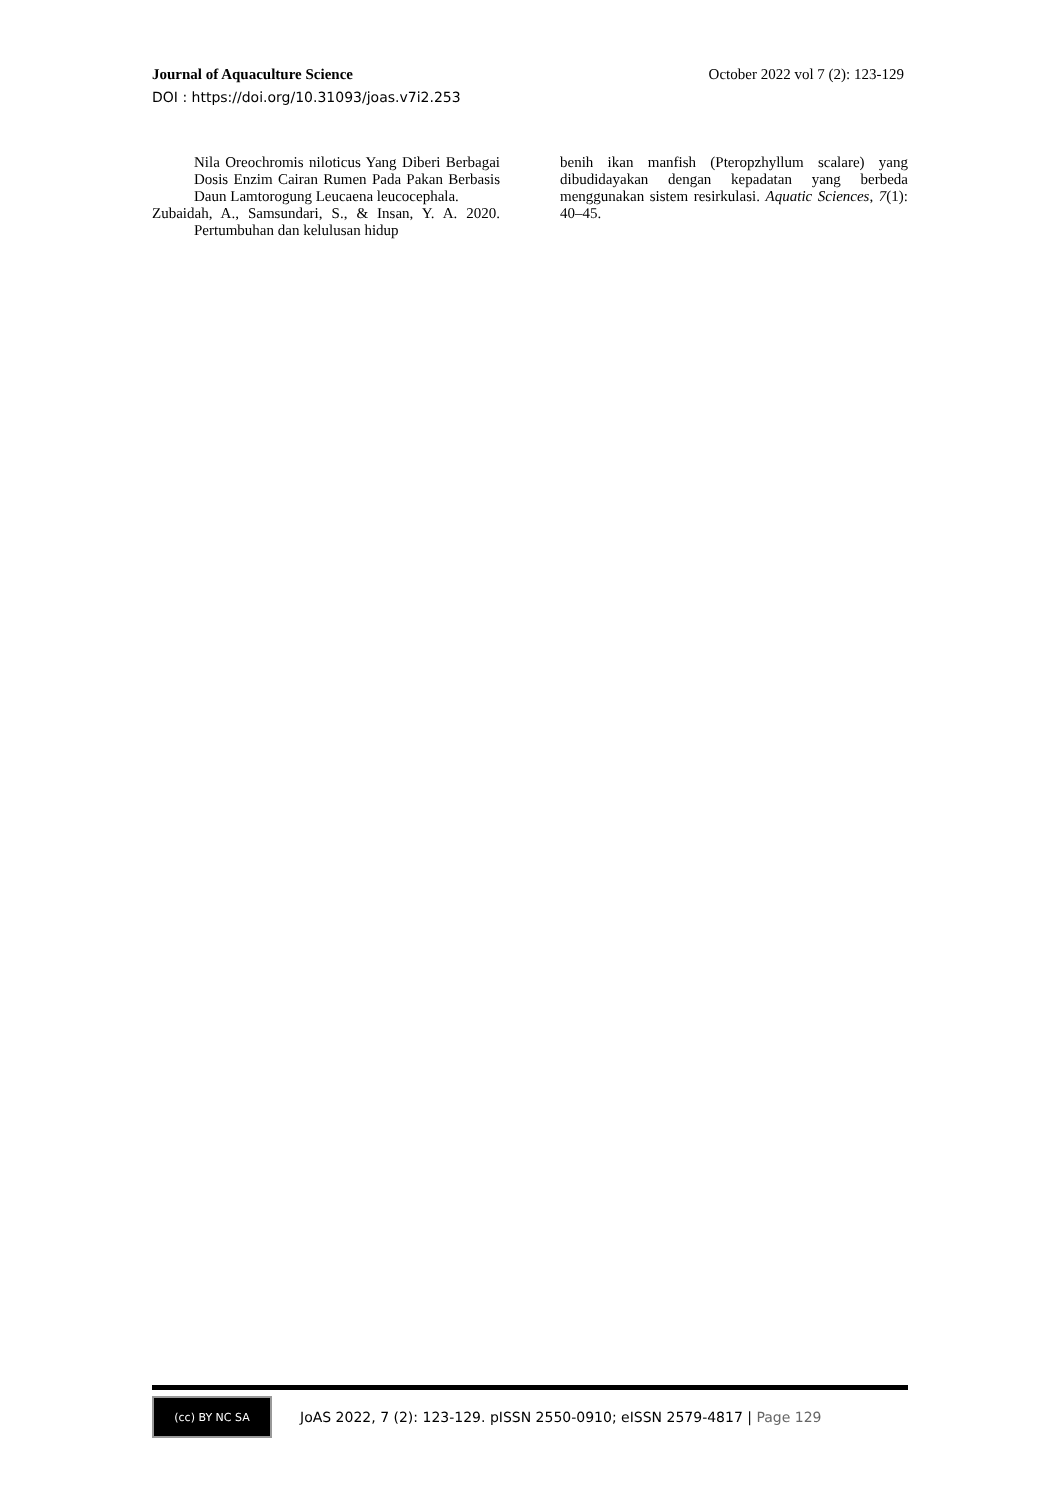Journal of Aquaculture Science October 2022 vol 7 (2): 123-129
DOI : https://doi.org/10.31093/joas.v7i2.253
Nila Oreochromis niloticus Yang Diberi Berbagai Dosis Enzim Cairan Rumen Pada Pakan Berbasis Daun Lamtorogung Leucaena leucocephala.
Zubaidah, A., Samsundari, S., & Insan, Y. A. 2020. Pertumbuhan dan kelulusan hidup
benih ikan manfish (Pteropzhyllum scalare) yang dibudidayakan dengan kepadatan yang berbeda menggunakan sistem resirkulasi. Aquatic Sciences, 7(1): 40–45.
(cc) BY NC SA
JoAS 2022, 7 (2): 123-129. pISSN 2550-0910; eISSN 2579-4817 | Page 129